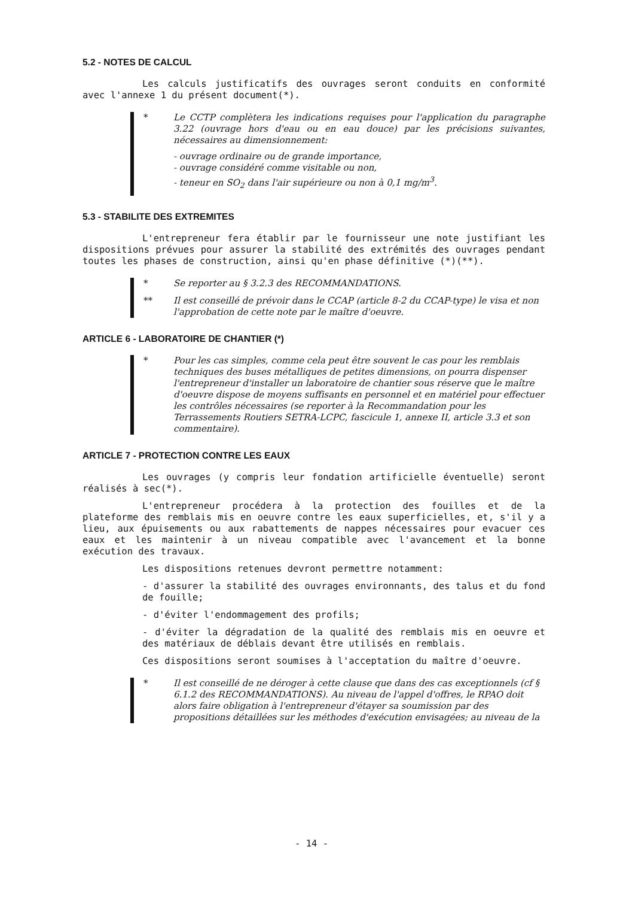5.2 - NOTES DE CALCUL
Les calculs justificatifs des ouvrages seront conduits en conformité avec l'annexe 1 du présent document(*).
*
Le CCTP complètera les indications requises pour l'application du paragraphe 3.22 (ouvrage hors d'eau ou en eau douce) par les précisions suivantes, nécessaires au dimensionnement:
- ouvrage ordinaire ou de grande importance,
- ouvrage considéré comme visitable ou non,
- teneur en SO<sub>2</sub> dans l'air supérieure ou non à 0,1 mg/m<sup>3</sup>.
5.3 - STABILITE DES EXTREMITES
L'entrepreneur fera établir par le fournisseur une note justifiant les dispositions prévues pour assurer la stabilité des extrémités des ouvrages pendant toutes les phases de construction, ainsi qu'en phase définitive (*)(**).
* Se reporter au § 3.2.3 des RECOMMANDATIONS.
** Il est conseillé de prévoir dans le CCAP (article 8-2 du CCAP-type) le visa et non l'approbation de cette note par le maître d'oeuvre.
ARTICLE 6 - LABORATOIRE DE CHANTIER (*)
* Pour les cas simples, comme cela peut être souvent le cas pour les remblais techniques des buses métalliques de petites dimensions, on pourra dispenser l'entrepreneur d'installer un laboratoire de chantier sous réserve que le maître d'oeuvre dispose de moyens suffisants en personnel et en matériel pour effectuer les contrôles nécessaires (se reporter à la Recommandation pour les Terrassements Routiers SETRA-LCPC, fascicule 1, annexe II, article 3.3 et son commentaire).
ARTICLE 7 - PROTECTION CONTRE LES EAUX
Les ouvrages (y compris leur fondation artificielle éventuelle) seront réalisés à sec(*).
L'entrepreneur procédera à la protection des fouilles et de la plateforme des remblais mis en oeuvre contre les eaux superficielles, et, s'il y a lieu, aux épuisements ou aux rabattements de nappes nécessaires pour evacuer ces eaux et les maintenir à un niveau compatible avec l'avancement et la bonne exécution des travaux.
Les dispositions retenues devront permettre notamment:
- d'assurer la stabilité des ouvrages environnants, des talus et du fond de fouille;
- d'éviter l'endommagement des profils;
- d'éviter la dégradation de la qualité des remblais mis en oeuvre et des matériaux de déblais devant être utilisés en remblais.
Ces dispositions seront soumises à l'acceptation du maître d'oeuvre.
* Il est conseillé de ne déroger à cette clause que dans des cas exceptionnels (cf § 6.1.2 des RECOMMANDATIONS). Au niveau de l'appel d'offres, le RPAO doit alors faire obligation à l'entrepreneur d'étayer sa soumission par des propositions détaillées sur les méthodes d'exécution envisagées; au niveau de la
- 14 -